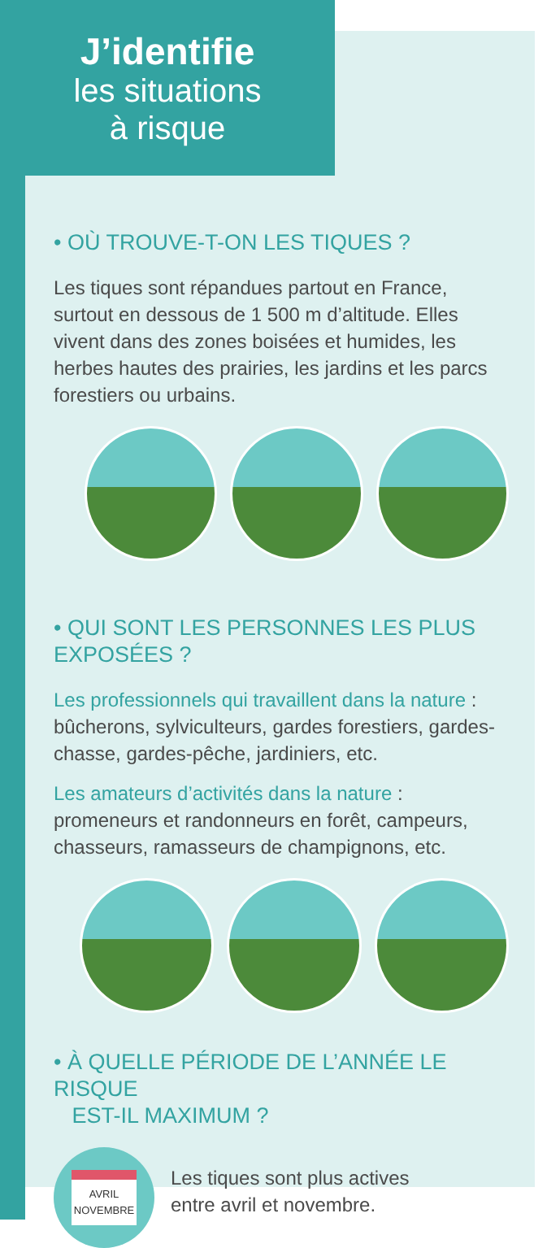J’identifie
les situations
à risque
• OÙ TROUVE-T-ON LES TIQUES ?
Les tiques sont répandues partout en France, surtout en dessous de 1 500 m d’altitude. Elles vivent dans des zones boisées et humides, les herbes hautes des prairies, les jardins et les parcs forestiers ou urbains.
• QUI SONT LES PERSONNES LES PLUS EXPOSÉES ?
Les professionnels qui travaillent dans la nature : bûcherons, sylviculteurs, gardes forestiers, gardes-chasse, gardes-pêche, jardiniers, etc.
Les amateurs d’activités dans la nature : promeneurs et randonneurs en forêt, campeurs, chasseurs, ramasseurs de champignons, etc.
• À QUELLE PÉRIODE DE L’ANNÉE LE RISQUE
EST-IL MAXIMUM ?
AVRIL
NOVEMBRE
Les tiques sont plus actives
entre avril et novembre.